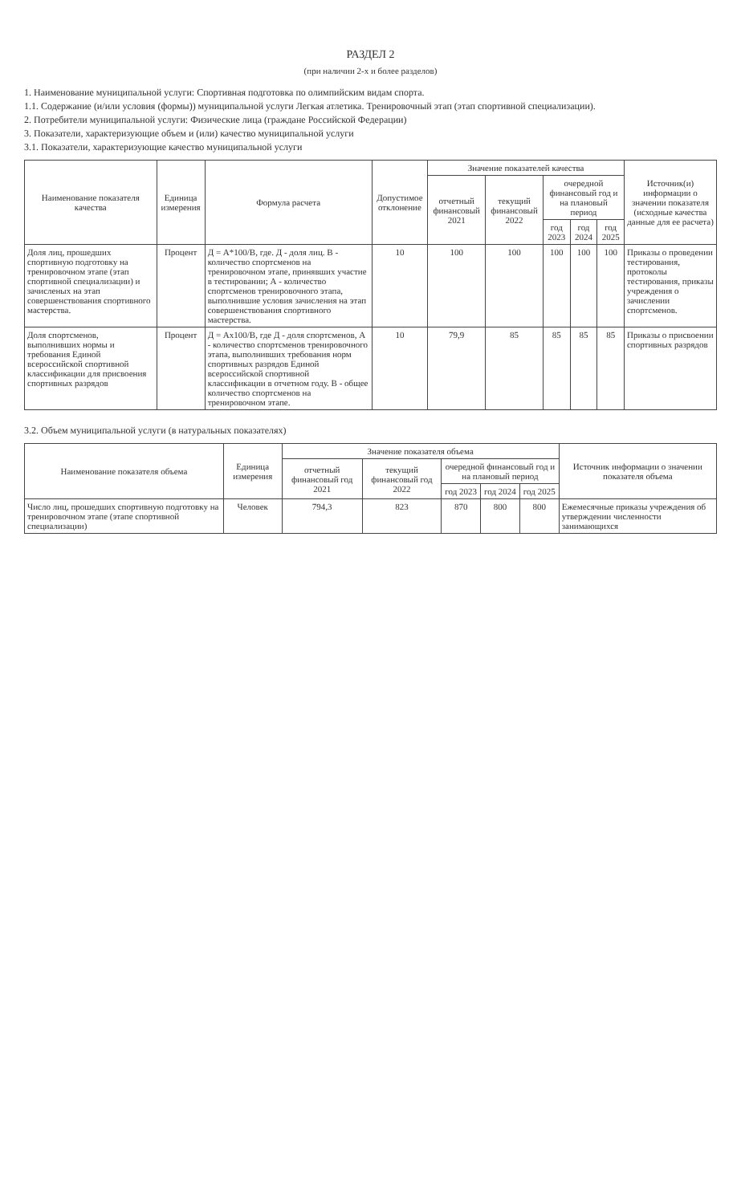РАЗДЕЛ 2
(при наличии 2-х и более разделов)
1. Наименование муниципальной услуги: Спортивная подготовка по олимпийским видам спорта.
1.1. Содержание (и/или условия (формы)) муниципальной услуги Легкая атлетика. Тренировочный этап (этап спортивной специализации).
2. Потребители муниципальной услуги: Физические лица (граждане Российской Федерации)
3. Показатели, характеризующие объем и (или) качество муниципальной услуги
3.1. Показатели, характеризующие качество муниципальной услуги
| Наименование показателя качества | Единица измерения | Формула расчета | Допустимое отклонение | Значение показателей качества | | | | | Источник(и) информации о значении показателя (исходные качества данные для ее расчета) |
| --- | --- | --- | --- | --- | --- | --- | --- | --- | --- |
| | | | | отчетный финансовый 2021 | текущий финансовый 2022 | очередной финансовый год и на плановый период | | | |
| | | | | | | год 2023 | год 2024 | год 2025 | |
| Доля лиц, прошедших спортивную подготовку на тренировочном этапе (этап спортивной специализации) и зачисленых на этап совершенствования спортивного мастерства. | Процент | Д = А*100/В, где. Д - доля лиц. В - количество спортсменов на тренировочном этапе, принявших участие в тестировании; А - количество спортсменов тренировочного этапа, выполнившие условия зачисления на этап совершенствования спортивного мастерства. | 10 | 100 | 100 | 100 | 100 | 100 | Приказы о проведении тестирования, протоколы тестирования, приказы учреждения о зачислении спортсменов. |
| Доля спортсменов, выполнивших нормы и требования Единой всероссийской спортивной классификации для присвоения спортивных разрядов | Процент | Д = Ах100/В, где Д - доля спортсменов, А - количество спортсменов тренировочного этапа, выполнивших требования норм спортивных разрядов Единой всероссийской спортивной классификации в отчетном году. В - общее количество спортсменов на тренировочном этапе. | 10 | 79,9 | 85 | 85 | 85 | 85 | Приказы о присвоении спортивных разрядов |
3.2. Объем муниципальной услуги (в натуральных показателях)
| Наименование показателя объема | Единица измерения | Значение показателя объема | | | | | Источник информации о значении показателя объема |
| --- | --- | --- | --- | --- | --- | --- | --- |
| | | отчетный финансовый год 2021 | текущий финансовый год 2022 | очередной финансовый год и на плановый период | | | |
| | | | | год 2023 | год 2024 | год 2025 | |
| Число лиц, прошедших спортивную подготовку на тренировочном этапе (этапе спортивной специализации) | Человек | 794,3 | 823 | 870 | 800 | 800 | Ежемесячные приказы учреждения об утверждении численности занимающихся |